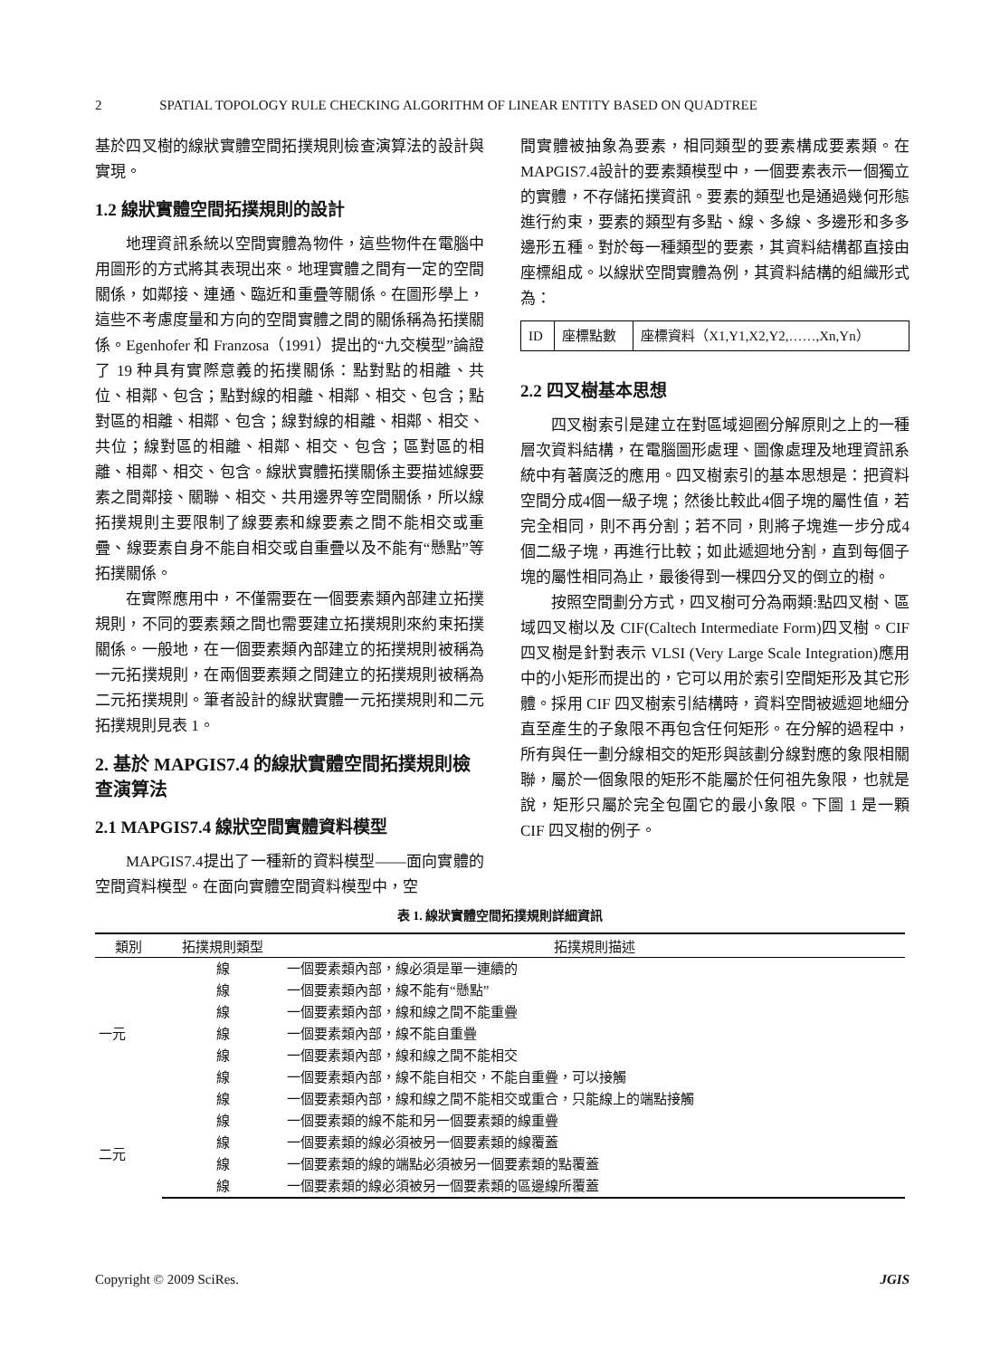2 SPATIAL TOPOLOGY RULE CHECKING ALGORITHM OF LINEAR ENTITY BASED ON QUADTREE
基於四叉樹的線狀實體空間拓撲規則檢查演算法的設計與實現。
1.2 線狀實體空間拓撲規則的設計
地理資訊系統以空間實體為物件，這些物件在電腦中用圖形的方式將其表現出來。地理實體之間有一定的空間關係，如鄰接、連通、臨近和重疊等關係。在圖形學上，這些不考慮度量和方向的空間實體之間的關係稱為拓撲關係。Egenhofer 和 Franzosa（1991）提出的“九交模型”論證了 19 种具有實際意義的拓撲關係：點對點的相離、共位、相鄰、包含；點對線的相離、相鄰、相交、包含；點對區的相離、相鄰、包含；線對線的相離、相鄰、相交、共位；線對區的相離、相鄰、相交、包含；區對區的相離、相鄰、相交、包含。線狀實體拓撲關係主要描述線要素之間鄰接、關聯、相交、共用邊界等空間關係，所以線拓撲規則主要限制了線要素和線要素之間不能相交或重疊、線要素自身不能自相交或自重疊以及不能有“懸點”等拓撲關係。
在實際應用中，不僅需要在一個要素類內部建立拓撲規則，不同的要素類之間也需要建立拓撲規則來約束拓撲關係。一般地，在一個要素類內部建立的拓撲規則被稱為一元拓撲規則，在兩個要素類之間建立的拓撲規則被稱為二元拓撲規則。筆者設計的線狀實體一元拓撲規則和二元拓撲規則見表 1。
2. 基於 MAPGIS7.4 的線狀實體空間拓撲規則檢查演算法
2.1 MAPGIS7.4 線狀空間實體資料模型
MAPGIS7.4提出了一種新的資料模型——面向實體的空間資料模型。在面向實體空間資料模型中，空
間實體被抽象為要素，相同類型的要素構成要素類。在MAPGIS7.4設計的要素類模型中，一個要素表示一個獨立的實體，不存儲拓撲資訊。要素的類型也是通過幾何形態進行約束，要素的類型有多點、線、多線、多邊形和多多邊形五種。對於每一種類型的要素，其資料結構都直接由座標組成。以線狀空間實體為例，其資料結構的組織形式為：
| ID | 座標點數 | 座標資料（X1,Y1,X2,Y2,……,Xn,Yn） |
2.2 四叉樹基本思想
四叉樹索引是建立在對區域迴圈分解原則之上的一種層次資料結構，在電腦圖形處理、圖像處理及地理資訊系統中有著廣泛的應用。四叉樹索引的基本思想是：把資料空間分成4個一級子塊；然後比較此4個子塊的屬性值，若完全相同，則不再分割；若不同，則將子塊進一步分成4個二級子塊，再進行比較；如此遞迴地分割，直到每個子塊的屬性相同為止，最後得到一棵四分叉的倒立的樹。
按照空間劃分方式，四叉樹可分為兩類:點四叉樹、區域四叉樹以及 CIF(Caltech Intermediate Form)四叉樹。CIF 四叉樹是針對表示 VLSI (Very Large Scale Integration)應用中的小矩形而提出的，它可以用於索引空間矩形及其它形體。採用 CIF 四叉樹索引結構時，資料空間被遞迴地細分直至產生的子象限不再包含任何矩形。在分解的過程中，所有與任一劃分線相交的矩形與該劃分線對應的象限相關聯，屬於一個象限的矩形不能屬於任何祖先象限，也就是說，矩形只屬於完全包圍它的最小象限。下圖 1 是一顆 CIF 四叉樹的例子。
表 1. 線狀實體空間拓撲規則詳細資訊
| 類別 | 拓撲規則類型 | 拓撲規則描述 |
| --- | --- | --- |
| 一元 | 線 | 一個要素類內部，線必須是單一連續的 |
| | 線 | 一個要素類內部，線不能有“懸點” |
| | 線 | 一個要素類內部，線和線之間不能重疊 |
| | 線 | 一個要素類內部，線不能自重疊 |
| | 線 | 一個要素類內部，線和線之間不能相交 |
| | 線 | 一個要素類內部，線不能自相交，不能自重疊，可以接觸 |
| | 線 | 一個要素類內部，線和線之間不能相交或重合，只能線上的端點接觸 |
| 二元 | 線 | 一個要素類的線不能和另一個要素類的線重疊 |
| | 線 | 一個要素類的線必須被另一個要素類的線覆蓋 |
| | 線 | 一個要素類的線的端點必須被另一個要素類的點覆蓋 |
| | 線 | 一個要素類的線必須被另一個要素類的區邊線所覆蓋 |
Copyright © 2009 SciRes. JGIS